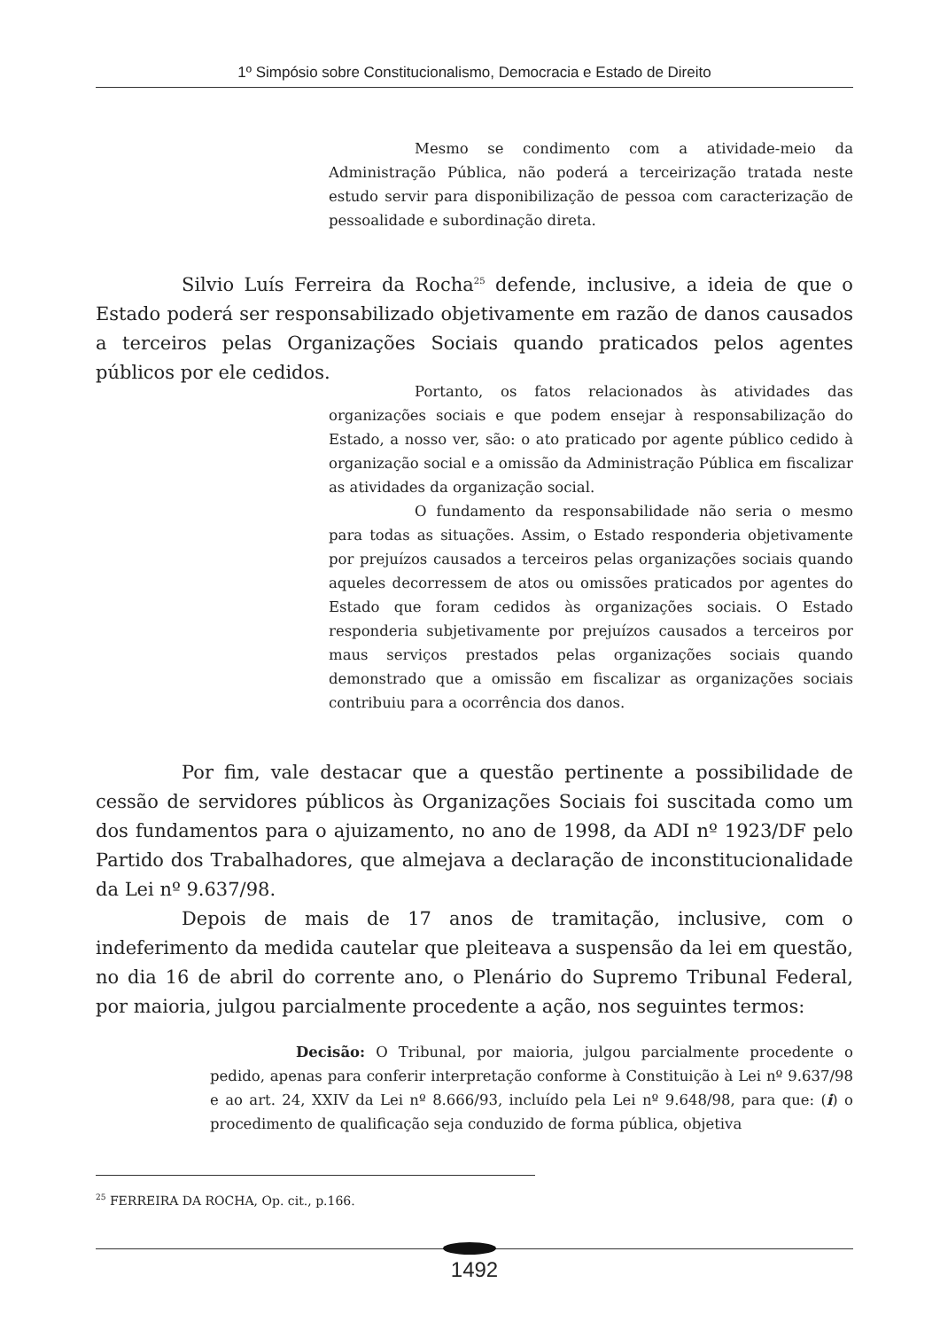1º Simpósio sobre Constitucionalismo, Democracia e Estado de Direito
Mesmo se condimento com a atividade-meio da Administração Pública, não poderá a terceirização tratada neste estudo servir para disponibilização de pessoa com caracterização de pessoalidade e subordinação direta.
Silvio Luís Ferreira da Rocha<sup>25</sup> defende, inclusive, a ideia de que o Estado poderá ser responsabilizado objetivamente em razão de danos causados a terceiros pelas Organizações Sociais quando praticados pelos agentes públicos por ele cedidos.
Portanto, os fatos relacionados às atividades das organizações sociais e que podem ensejar à responsabilização do Estado, a nosso ver, são: o ato praticado por agente público cedido à organização social e a omissão da Administração Pública em fiscalizar as atividades da organização social.
O fundamento da responsabilidade não seria o mesmo para todas as situações. Assim, o Estado responderia objetivamente por prejuízos causados a terceiros pelas organizações sociais quando aqueles decorressem de atos ou omissões praticados por agentes do Estado que foram cedidos às organizações sociais. O Estado responderia subjetivamente por prejuízos causados a terceiros por maus serviços prestados pelas organizações sociais quando demonstrado que a omissão em fiscalizar as organizações sociais contribuiu para a ocorrência dos danos.
Por fim, vale destacar que a questão pertinente a possibilidade de cessão de servidores públicos às Organizações Sociais foi suscitada como um dos fundamentos para o ajuizamento, no ano de 1998, da ADI nº 1923/DF pelo Partido dos Trabalhadores, que almejava a declaração de inconstitucionalidade da Lei nº 9.637/98.
Depois de mais de 17 anos de tramitação, inclusive, com o indeferimento da medida cautelar que pleiteava a suspensão da lei em questão, no dia 16 de abril do corrente ano, o Plenário do Supremo Tribunal Federal, por maioria, julgou parcialmente procedente a ação, nos seguintes termos:
Decisão: O Tribunal, por maioria, julgou parcialmente procedente o pedido, apenas para conferir interpretação conforme à Constituição à Lei nº 9.637/98 e ao art. 24, XXIV da Lei nº 8.666/93, incluído pela Lei nº 9.648/98, para que: (i) o procedimento de qualificação seja conduzido de forma pública, objetiva
<sup>25</sup> FERREIRA DA ROCHA, Op. cit., p.166.
1492